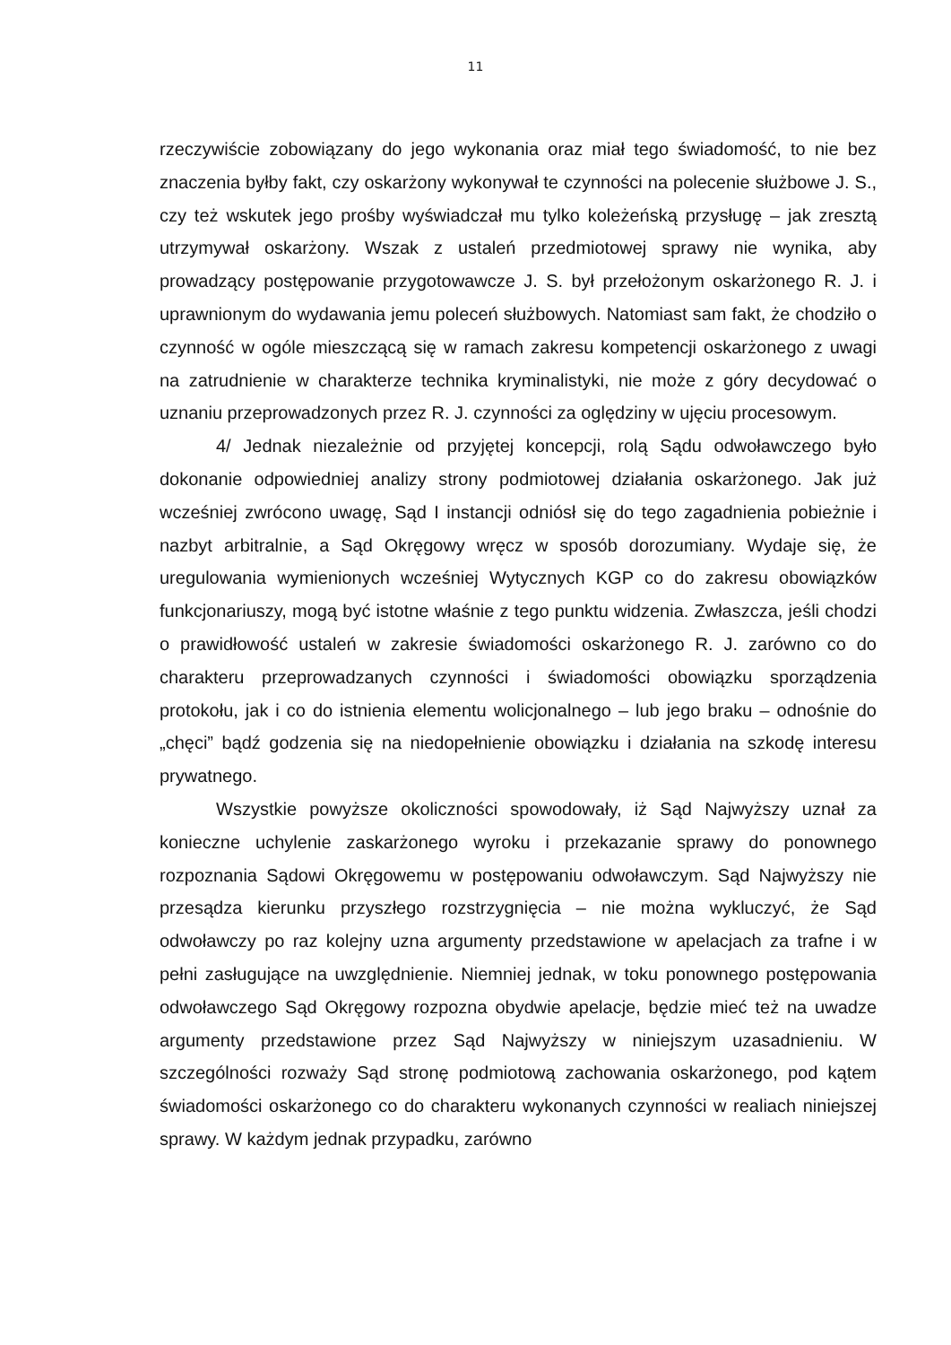11
rzeczywiście zobowiązany do jego wykonania oraz miał tego świadomość, to nie bez znaczenia byłby fakt, czy oskarżony wykonywał te czynności na polecenie służbowe J. S., czy też wskutek jego prośby wyświadczał mu tylko koleżeńską przysługę – jak zresztą utrzymywał oskarżony. Wszak z ustaleń przedmiotowej sprawy nie wynika, aby prowadzący postępowanie przygotowawcze J. S. był przełożonym oskarżonego R. J. i uprawnionym do wydawania jemu poleceń służbowych. Natomiast sam fakt, że chodziło o czynność w ogóle mieszczącą się w ramach zakresu kompetencji oskarżonego z uwagi na zatrudnienie w charakterze technika kryminalistyki, nie może z góry decydować o uznaniu przeprowadzonych przez R. J. czynności za oględziny w ujęciu procesowym.
4/ Jednak niezależnie od przyjętej koncepcji, rolą Sądu odwoławczego było dokonanie odpowiedniej analizy strony podmiotowej działania oskarżonego. Jak już wcześniej zwrócono uwagę, Sąd I instancji odniósł się do tego zagadnienia pobieżnie i nazbyt arbitralnie, a Sąd Okręgowy wręcz w sposób dorozumiany. Wydaje się, że uregulowania wymienionych wcześniej Wytycznych KGP co do zakresu obowiązków funkcjonariuszy, mogą być istotne właśnie z tego punktu widzenia. Zwłaszcza, jeśli chodzi o prawidłowość ustaleń w zakresie świadomości oskarżonego R. J. zarówno co do charakteru przeprowadzanych czynności i świadomości obowiązku sporządzenia protokołu, jak i co do istnienia elementu wolicjonalnego – lub jego braku – odnośnie do „chęci” bądź godzenia się na niedopełnienie obowiązku i działania na szkodę interesu prywatnego.
Wszystkie powyższe okoliczności spowodowały, iż Sąd Najwyższy uznał za konieczne uchylenie zaskarżonego wyroku i przekazanie sprawy do ponownego rozpoznania Sądowi Okręgowemu w postępowaniu odwoławczym. Sąd Najwyższy nie przesądza kierunku przyszłego rozstrzygnięcia – nie można wykluczyć, że Sąd odwoławczy po raz kolejny uzna argumenty przedstawione w apelacjach za trafne i w pełni zasługujące na uwzględnienie. Niemniej jednak, w toku ponownego postępowania odwoławczego Sąd Okręgowy rozpozna obydwie apelacje, będzie mieć też na uwadze argumenty przedstawione przez Sąd Najwyższy w niniejszym uzasadnieniu. W szczególności rozważy Sąd stronę podmiotową zachowania oskarżonego, pod kątem świadomości oskarżonego co do charakteru wykonanych czynności w realiach niniejszej sprawy. W każdym jednak przypadku, zarówno